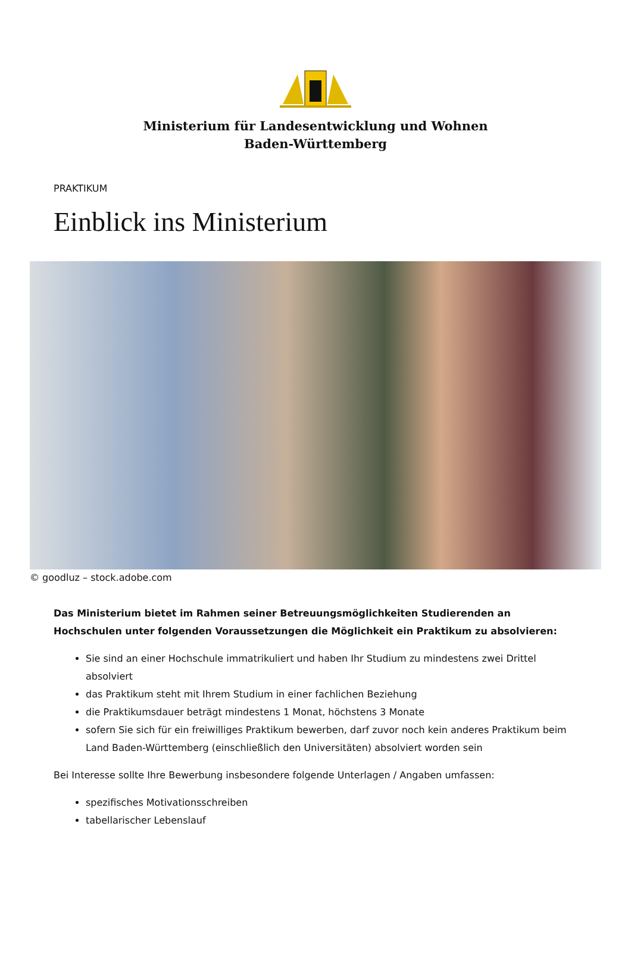Ministerium für Landesentwicklung und Wohnen
Baden-Württemberg
PRAKTIKUM
Einblick ins Ministerium
© goodluz – stock.adobe.com
Das Ministerium bietet im Rahmen seiner Betreuungsmöglichkeiten Studierenden an Hochschulen unter folgenden Voraussetzungen die Möglichkeit ein Praktikum zu absolvieren:
Sie sind an einer Hochschule immatrikuliert und haben Ihr Studium zu mindestens zwei Drittel absolviert
das Praktikum steht mit Ihrem Studium in einer fachlichen Beziehung
die Praktikumsdauer beträgt mindestens 1 Monat, höchstens 3 Monate
sofern Sie sich für ein freiwilliges Praktikum bewerben, darf zuvor noch kein anderes Praktikum beim Land Baden-Württemberg (einschließlich den Universitäten) absolviert worden sein
Bei Interesse sollte Ihre Bewerbung insbesondere folgende Unterlagen / Angaben umfassen:
spezifisches Motivationsschreiben
tabellarischer Lebenslauf